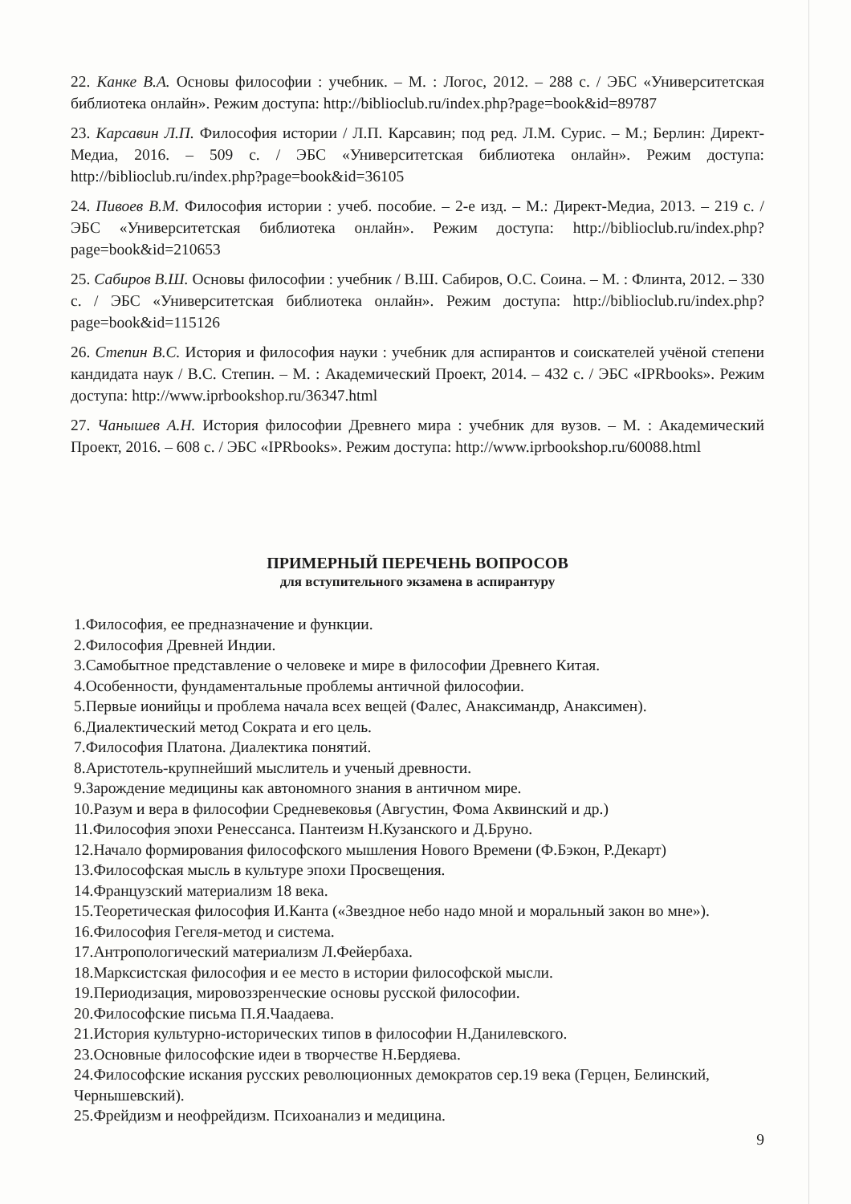22. Канке В.А. Основы философии : учебник. – М. : Логос, 2012. – 288 с. / ЭБС «Университетская библиотека онлайн». Режим доступа: http://biblioclub.ru/index.php?page=book&id=89787
23. Карсавин Л.П. Философия истории / Л.П. Карсавин; под ред. Л.М. Сурис. – М.; Берлин: Директ-Медиа, 2016. – 509 с. / ЭБС «Университетская библиотека онлайн». Режим доступа: http://biblioclub.ru/index.php?page=book&id=36105
24. Пивоев В.М. Философия истории : учеб. пособие. – 2-е изд. – М.: Директ-Медиа, 2013. – 219 с. / ЭБС «Университетская библиотека онлайн». Режим доступа: http://biblioclub.ru/index.php?page=book&id=210653
25. Сабиров В.Ш. Основы философии : учебник / В.Ш. Сабиров, О.С. Соина. – М. : Флинта, 2012. – 330 с. / ЭБС «Университетская библиотека онлайн». Режим доступа: http://biblioclub.ru/index.php?page=book&id=115126
26. Степин В.С. История и философия науки : учебник для аспирантов и соискателей учёной степени кандидата наук / В.С. Степин. – М. : Академический Проект, 2014. – 432 с. / ЭБС «IPRbooks». Режим доступа: http://www.iprbookshop.ru/36347.html
27. Чанышев А.Н. История философии Древнего мира : учебник для вузов. – М. : Академический Проект, 2016. – 608 с. / ЭБС «IPRbooks». Режим доступа: http://www.iprbookshop.ru/60088.html
ПРИМЕРНЫЙ ПЕРЕЧЕНЬ ВОПРОСОВ
для вступительного экзамена в аспирантуру
1.Философия, ее предназначение и функции.
2.Философия Древней Индии.
3.Самобытное представление о человеке и мире в философии Древнего Китая.
4.Особенности, фундаментальные проблемы античной философии.
5.Первые ионийцы и проблема начала всех вещей (Фалес, Анаксимандр, Анаксимен).
6.Диалектический метод Сократа и его цель.
7.Философия Платона. Диалектика понятий.
8.Аристотель-крупнейший мыслитель и ученый древности.
9.Зарождение медицины как автономного знания в античном мире.
10.Разум и вера в философии Средневековья (Августин, Фома Аквинский и др.)
11.Философия эпохи Ренессанса. Пантеизм Н.Кузанского и Д.Бруно.
12.Начало формирования философского мышления Нового Времени (Ф.Бэкон, Р.Декарт)
13.Философская мысль в культуре эпохи Просвещения.
14.Французский материализм 18 века.
15.Теоретическая философия И.Канта («Звездное небо надо мной и моральный закон во мне»).
16.Философия Гегеля-метод и система.
17.Антропологический материализм Л.Фейербаха.
18.Марксистская философия и ее место в истории философской мысли.
19.Периодизация, мировоззренческие основы русской философии.
20.Философские письма П.Я.Чаадаева.
21.История культурно-исторических типов в философии Н.Данилевского.
23.Основные философские идеи в творчестве Н.Бердяева.
24.Философские искания русских революционных демократов сер.19 века (Герцен, Белинский, Чернышевский).
25.Фрейдизм и неофрейдизм. Психоанализ и медицина.
9